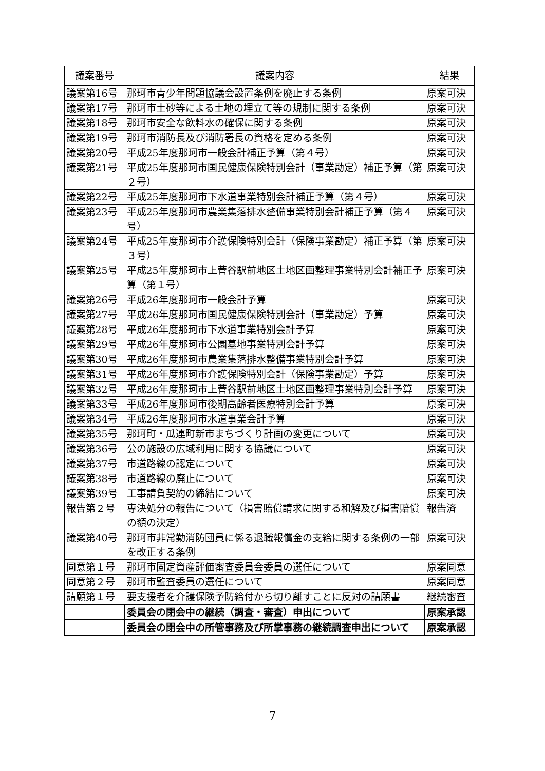| 議案番号 | 議案内容 | 結果 |
| --- | --- | --- |
| 議案第16号 | 那珂市青少年問題協議会設置条例を廃止する条例 | 原案可決 |
| 議案第17号 | 那珂市土砂等による土地の埋立て等の規制に関する条例 | 原案可決 |
| 議案第18号 | 那珂市安全な飲料水の確保に関する条例 | 原案可決 |
| 議案第19号 | 那珂市消防長及び消防署長の資格を定める条例 | 原案可決 |
| 議案第20号 | 平成25年度那珂市一般会計補正予算（第４号） | 原案可決 |
| 議案第21号 | 平成25年度那珂市国民健康保険特別会計（事業勘定）補正予算（第２号） | 原案可決 |
| 議案第22号 | 平成25年度那珂市下水道事業特別会計補正予算（第４号） | 原案可決 |
| 議案第23号 | 平成25年度那珂市農業集落排水整備事業特別会計補正予算（第４号） | 原案可決 |
| 議案第24号 | 平成25年度那珂市介護保険特別会計（保険事業勘定）補正予算（第３号） | 原案可決 |
| 議案第25号 | 平成25年度那珂市上菅谷駅前地区土地区画整理事業特別会計補正予算（第１号） | 原案可決 |
| 議案第26号 | 平成26年度那珂市一般会計予算 | 原案可決 |
| 議案第27号 | 平成26年度那珂市国民健康保険特別会計（事業勘定）予算 | 原案可決 |
| 議案第28号 | 平成26年度那珂市下水道事業特別会計予算 | 原案可決 |
| 議案第29号 | 平成26年度那珂市公園墓地事業特別会計予算 | 原案可決 |
| 議案第30号 | 平成26年度那珂市農業集落排水整備事業特別会計予算 | 原案可決 |
| 議案第31号 | 平成26年度那珂市介護保険特別会計（保険事業勘定）予算 | 原案可決 |
| 議案第32号 | 平成26年度那珂市上菅谷駅前地区土地区画整理事業特別会計予算 | 原案可決 |
| 議案第33号 | 平成26年度那珂市後期高齢者医療特別会計予算 | 原案可決 |
| 議案第34号 | 平成26年度那珂市水道事業会計予算 | 原案可決 |
| 議案第35号 | 那珂町・瓜連町新市まちづくり計画の変更について | 原案可決 |
| 議案第36号 | 公の施設の広域利用に関する協議について | 原案可決 |
| 議案第37号 | 市道路線の認定について | 原案可決 |
| 議案第38号 | 市道路線の廃止について | 原案可決 |
| 議案第39号 | 工事請負契約の締結について | 原案可決 |
| 報告第２号 | 専決処分の報告について（損害賠償請求に関する和解及び損害賠償の額の決定） | 報告済 |
| 議案第40号 | 那珂市非常勤消防団員に係る退職報償金の支給に関する条例の一部を改正する条例 | 原案可決 |
| 同意第１号 | 那珂市固定資産評価審査委員会委員の選任について | 原案同意 |
| 同意第２号 | 那珂市監査委員の選任について | 原案同意 |
| 請願第１号 | 要支援者を介護保険予防給付から切り離すことに反対の請願書 | 継続審査 |
| | 委員会の閉会中の継続（調査・審査）申出について | 原案承認 |
| | 委員会の閉会中の所管事務及び所掌事務の継続調査申出について | 原案承認 |
7